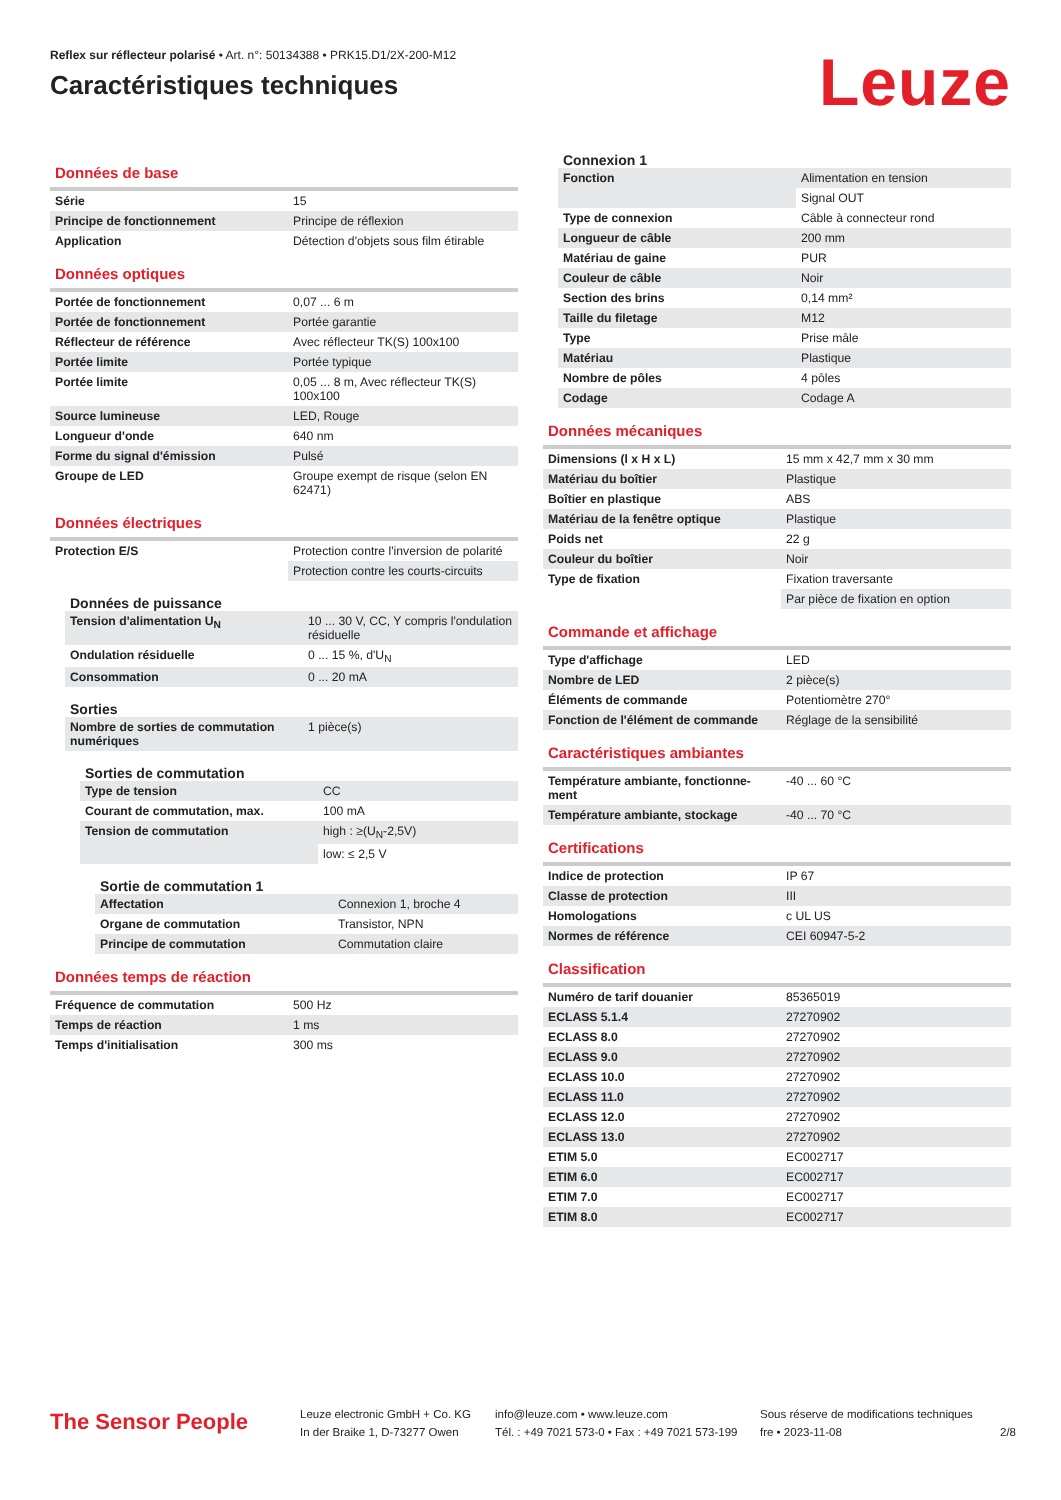Reflex sur réflecteur polarisé • Art. n°: 50134388 • PRK15.D1/2X-200-M12
Caractéristiques techniques
Leuze
Données de base
| Série | 15 |
| Principe de fonctionnement | Principe de réflexion |
| Application | Détection d'objets sous film étirable |
Données optiques
| Portée de fonctionnement | 0,07 ... 6 m |
| Portée de fonctionnement | Portée garantie |
| Réflecteur de référence | Avec réflecteur TK(S) 100x100 |
| Portée limite | Portée typique |
| Portée limite | 0,05 ... 8 m, Avec réflecteur TK(S) 100x100 |
| Source lumineuse | LED, Rouge |
| Longueur d'onde | 640 nm |
| Forme du signal d'émission | Pulsé |
| Groupe de LED | Groupe exempt de risque (selon EN 62471) |
Données électriques
| Protection E/S | Protection contre l'inversion de polarité |
| | Protection contre les courts-circuits |
Données de puissance
| Tension d'alimentation U<sub>N</sub> | 10 ... 30 V, CC, Y compris l'ondulation résiduelle |
| Ondulation résiduelle | 0 ... 15 %, d'U<sub>N</sub> |
| Consommation | 0 ... 20 mA |
Sorties
| Nombre de sorties de commutation numériques | 1 pièce(s) |
Sorties de commutation
| Type de tension | CC |
| Courant de commutation, max. | 100 mA |
| Tension de commutation | high : ≥(U<sub>N</sub>-2,5V) |
| | low: ≤ 2,5 V |
Sortie de commutation 1
| Affectation | Connexion 1, broche 4 |
| Organe de commutation | Transistor, NPN |
| Principe de commutation | Commutation claire |
Données temps de réaction
| Fréquence de commutation | 500 Hz |
| Temps de réaction | 1 ms |
| Temps d'initialisation | 300 ms |
Connexion 1
| Fonction | Alimentation en tension |
| | Signal OUT |
| Type de connexion | Câble à connecteur rond |
| Longueur de câble | 200 mm |
| Matériau de gaine | PUR |
| Couleur de câble | Noir |
| Section des brins | 0,14 mm² |
| Taille du filetage | M12 |
| Type | Prise mâle |
| Matériau | Plastique |
| Nombre de pôles | 4 pôles |
| Codage | Codage A |
Données mécaniques
| Dimensions (l x H x L) | 15 mm x 42,7 mm x 30 mm |
| Matériau du boîtier | Plastique |
| Boîtier en plastique | ABS |
| Matériau de la fenêtre optique | Plastique |
| Poids net | 22 g |
| Couleur du boîtier | Noir |
| Type de fixation | Fixation traversante |
| | Par pièce de fixation en option |
Commande et affichage
| Type d'affichage | LED |
| Nombre de LED | 2 pièce(s) |
| Éléments de commande | Potentiomètre 270° |
| Fonction de l'élément de commande | Réglage de la sensibilité |
Caractéristiques ambiantes
| Température ambiante, fonctionne-ment | -40 ... 60 °C |
| Température ambiante, stockage | -40 ... 70 °C |
Certifications
| Indice de protection | IP 67 |
| Classe de protection | III |
| Homologations | c UL US |
| Normes de référence | CEI 60947-5-2 |
Classification
| Numéro de tarif douanier | 85365019 |
| ECLASS 5.1.4 | 27270902 |
| ECLASS 8.0 | 27270902 |
| ECLASS 9.0 | 27270902 |
| ECLASS 10.0 | 27270902 |
| ECLASS 11.0 | 27270902 |
| ECLASS 12.0 | 27270902 |
| ECLASS 13.0 | 27270902 |
| ETIM 5.0 | EC002717 |
| ETIM 6.0 | EC002717 |
| ETIM 7.0 | EC002717 |
| ETIM 8.0 | EC002717 |
The Sensor People
Leuze electronic GmbH + Co. KG
In der Braike 1, D-73277 Owen
info@leuze.com • www.leuze.com
Tél. : +49 7021 573-0 • Fax : +49 7021 573-199
Sous réserve de modifications techniques
fre • 2023-11-08
2/8